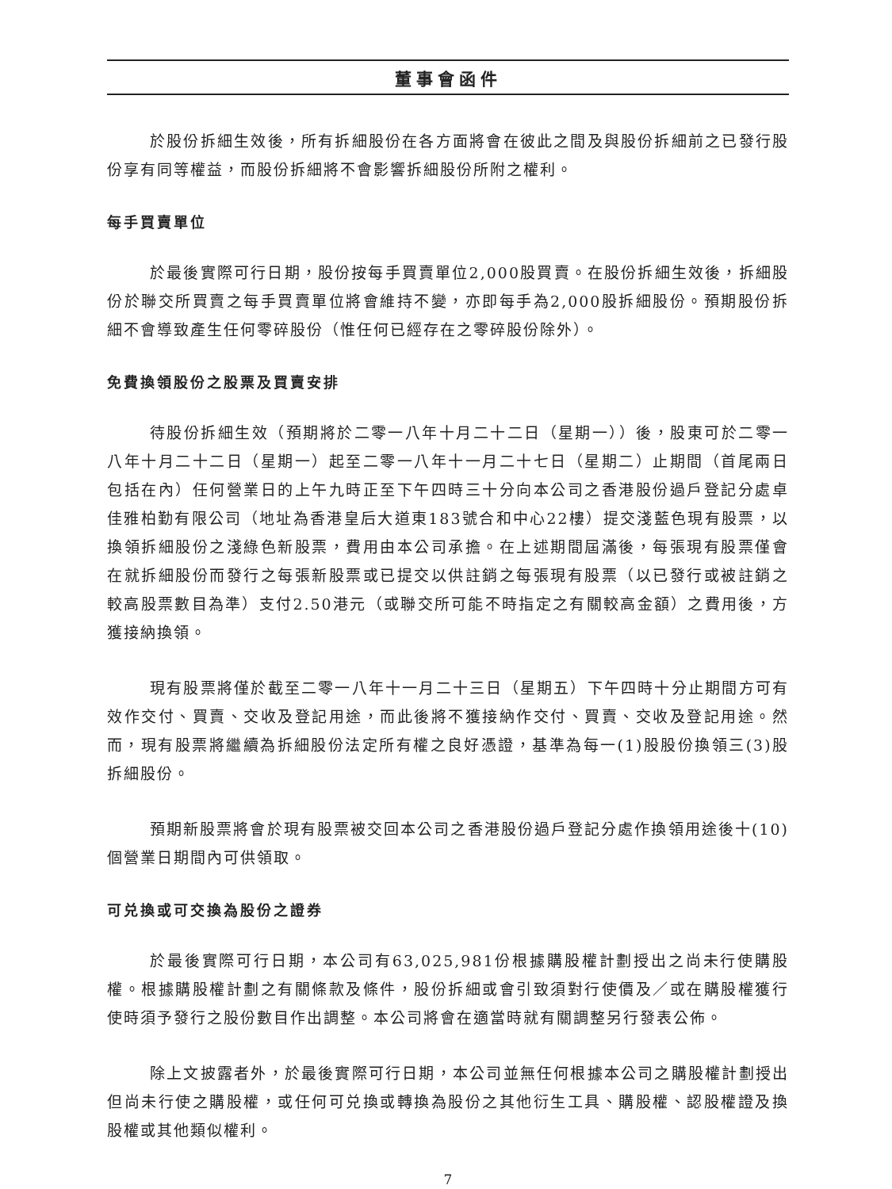董事會函件
於股份拆細生效後，所有拆細股份在各方面將會在彼此之間及與股份拆細前之已發行股份享有同等權益，而股份拆細將不會影響拆細股份所附之權利。
每手買賣單位
於最後實際可行日期，股份按每手買賣單位2,000股買賣。在股份拆細生效後，拆細股份於聯交所買賣之每手買賣單位將會維持不變，亦即每手為2,000股拆細股份。預期股份拆細不會導致產生任何零碎股份（惟任何已經存在之零碎股份除外）。
免費換領股份之股票及買賣安排
待股份拆細生效（預期將於二零一八年十月二十二日（星期一））後，股東可於二零一八年十月二十二日（星期一）起至二零一八年十一月二十七日（星期二）止期間（首尾兩日包括在內）任何營業日的上午九時正至下午四時三十分向本公司之香港股份過戶登記分處卓佳雅柏勤有限公司（地址為香港皇后大道東183號合和中心22樓）提交淺藍色現有股票，以換領拆細股份之淺綠色新股票，費用由本公司承擔。在上述期間屆滿後，每張現有股票僅會在就拆細股份而發行之每張新股票或已提交以供註銷之每張現有股票（以已發行或被註銷之較高股票數目為準）支付2.50港元（或聯交所可能不時指定之有關較高金額）之費用後，方獲接納換領。
現有股票將僅於截至二零一八年十一月二十三日（星期五）下午四時十分止期間方可有效作交付、買賣、交收及登記用途，而此後將不獲接納作交付、買賣、交收及登記用途。然而，現有股票將繼續為拆細股份法定所有權之良好憑證，基準為每一(1)股股份換領三(3)股拆細股份。
預期新股票將會於現有股票被交回本公司之香港股份過戶登記分處作換領用途後十(10)個營業日期間內可供領取。
可兑換或可交換為股份之證券
於最後實際可行日期，本公司有63,025,981份根據購股權計劃授出之尚未行使購股權。根據購股權計劃之有關條款及條件，股份拆細或會引致須對行使價及／或在購股權獲行使時須予發行之股份數目作出調整。本公司將會在適當時就有關調整另行發表公佈。
除上文披露者外，於最後實際可行日期，本公司並無任何根據本公司之購股權計劃授出但尚未行使之購股權，或任何可兑換或轉換為股份之其他衍生工具、購股權、認股權證及換股權或其他類似權利。
7